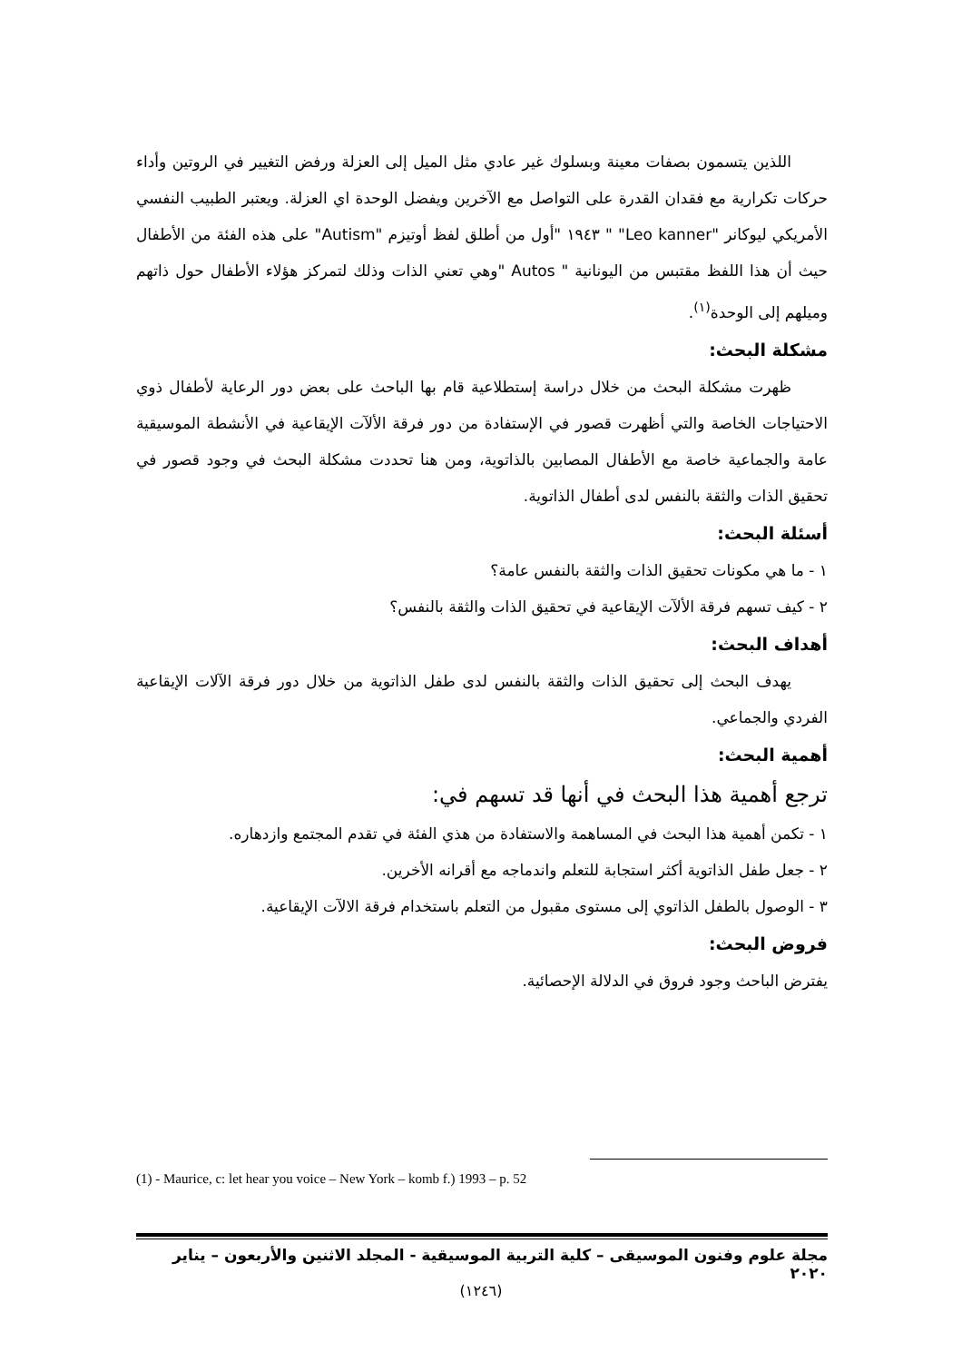اللذين يتسمون بصفات معينة وبسلوك غير عادي مثل الميل إلى العزلة ورفض التغيير في الروتين وأداء حركات تكرارية مع فقدان القدرة على التواصل مع الآخرين ويفضل الوحدة اي العزلة. ويعتبر الطبيب النفسي الأمريكي ليوكانر "Leo kanner" " ١٩٤٣ "أول من أطلق لفظ أوتيزم "Autism" على هذه الفئة من الأطفال حيث أن هذا اللفظ مقتبس من اليونانية " Autos "وهي تعني الذات وذلك لتمركز هؤلاء الأطفال حول ذاتهم وميلهم إلى الوحدة<sup>(١)</sup>.
مشكلة البحث:
ظهرت مشكلة البحث من خلال دراسة إستطلاعية قام بها الباحث على بعض دور الرعاية لأطفال ذوي الاحتياجات الخاصة والتي أظهرت قصور في الإستفادة من دور فرقة الألآت الإيقاعية في الأنشطة الموسيقية عامة والجماعية خاصة مع الأطفال المصابين بالذاتوية، ومن هنا تحددت مشكلة البحث في وجود قصور في تحقيق الذات والثقة بالنفس لدى أطفال الذاتوية.
أسئلة البحث:
١ - ما هي مكونات تحقيق الذات والثقة بالنفس عامة؟
٢ - كيف تسهم فرقة الألآت الإيقاعية في تحقيق الذات والثقة بالنفس؟
أهداف البحث:
يهدف البحث إلى تحقيق الذات والثقة بالنفس لدى طفل الذاتوية من خلال دور فرقة الآلات الإيقاعية الفردي والجماعي.
أهمية البحث:
ترجع أهمية هذا البحث في أنها قد تسهم في:
١ - تكمن أهمية هذا البحث في المساهمة والاستفادة من هذي الفئة في تقدم المجتمع وازدهاره.
٢ - جعل طفل الذاتوية أكثر استجابة للتعلم واندماجه مع أقرانه الأخرين.
٣ - الوصول بالطفل الذاتوي إلى مستوى مقبول من التعلم باستخدام فرقة الالآت الإيقاعية.
فروض البحث:
يفترض الباحث وجود فروق في الدلالة الإحصائية.
(1) - Maurice, c: let hear you voice – New York – komb f.) 1993 – p. 52
مجلة علوم وفنون الموسيقى – كلية التربية الموسيقية - المجلد الاثنين والأربعون – يناير ٢٠٢٠
(١٢٤٦)